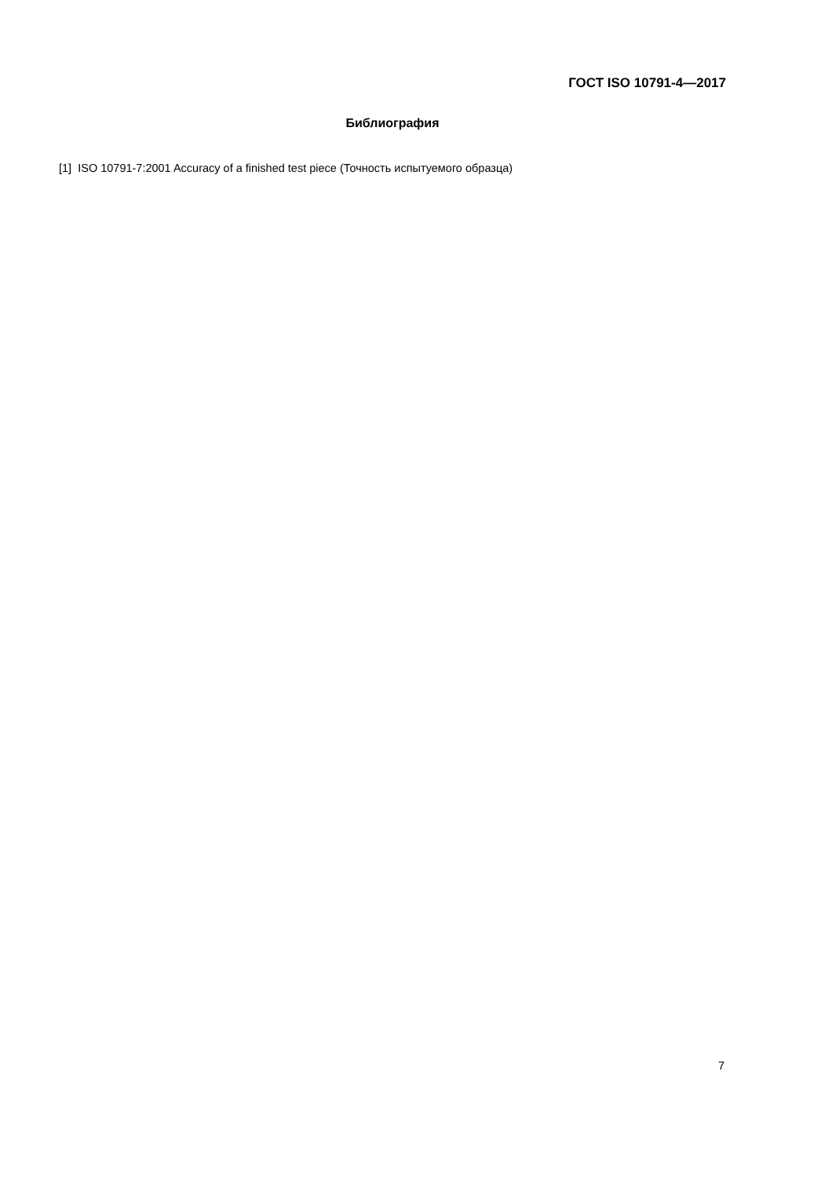ГОСТ ISO 10791-4—2017
Библиография
[1] ISO 10791-7:2001 Accuracy of a finished test piece (Точность испытуемого образца)
7